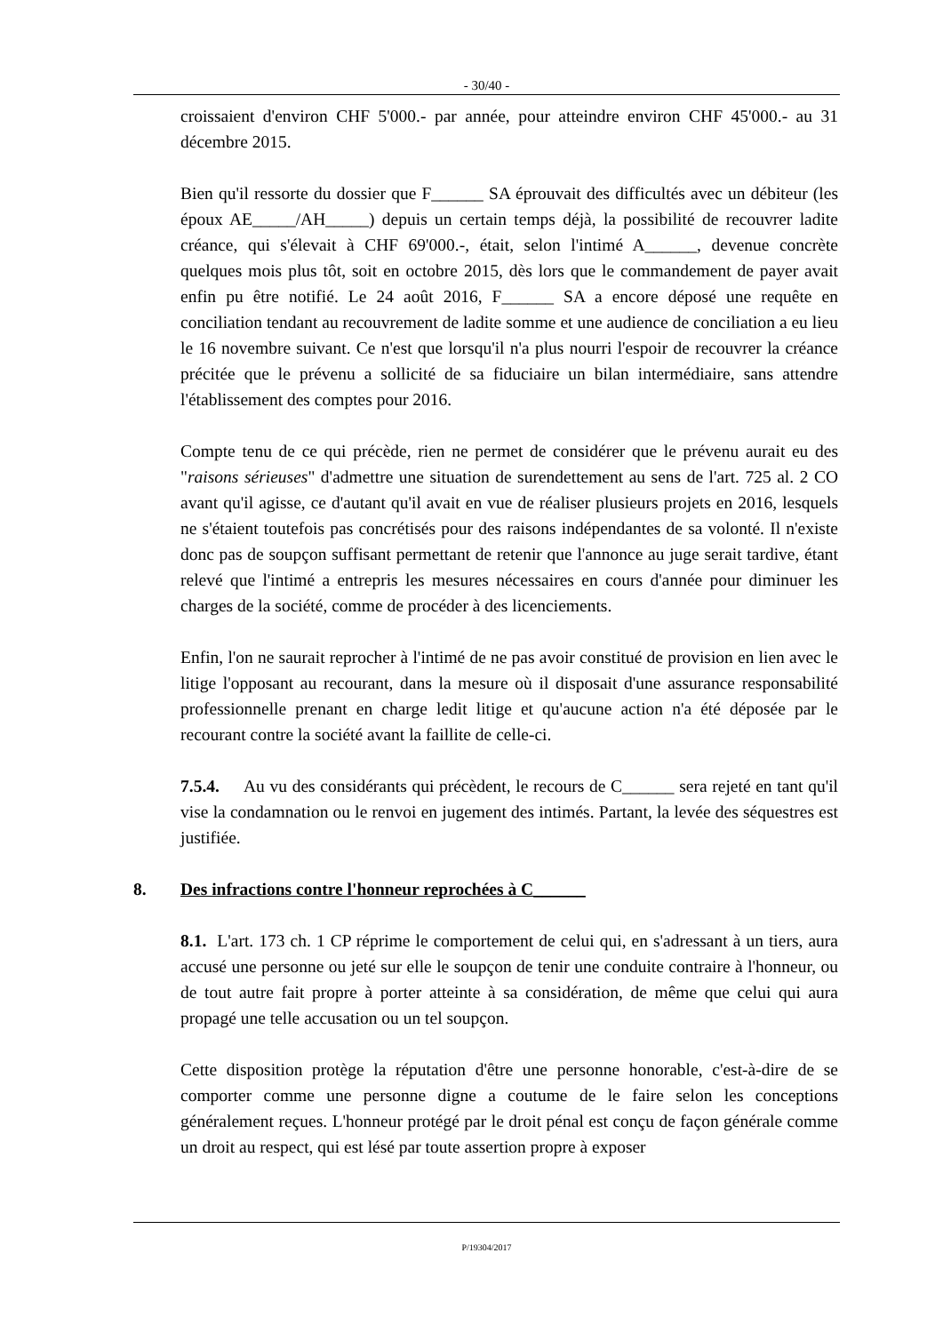- 30/40 -
croissaient d'environ CHF 5'000.- par année, pour atteindre environ CHF 45'000.- au 31 décembre 2015.
Bien qu'il ressorte du dossier que F______ SA éprouvait des difficultés avec un débiteur (les époux AE_____/AH_____) depuis un certain temps déjà, la possibilité de recouvrer ladite créance, qui s'élevait à CHF 69'000.-, était, selon l'intimé A______, devenue concrète quelques mois plus tôt, soit en octobre 2015, dès lors que le commandement de payer avait enfin pu être notifié. Le 24 août 2016, F______ SA a encore déposé une requête en conciliation tendant au recouvrement de ladite somme et une audience de conciliation a eu lieu le 16 novembre suivant. Ce n'est que lorsqu'il n'a plus nourri l'espoir de recouvrer la créance précitée que le prévenu a sollicité de sa fiduciaire un bilan intermédiaire, sans attendre l'établissement des comptes pour 2016.
Compte tenu de ce qui précède, rien ne permet de considérer que le prévenu aurait eu des "raisons sérieuses" d'admettre une situation de surendettement au sens de l'art. 725 al. 2 CO avant qu'il agisse, ce d'autant qu'il avait en vue de réaliser plusieurs projets en 2016, lesquels ne s'étaient toutefois pas concrétisés pour des raisons indépendantes de sa volonté. Il n'existe donc pas de soupçon suffisant permettant de retenir que l'annonce au juge serait tardive, étant relevé que l'intimé a entrepris les mesures nécessaires en cours d'année pour diminuer les charges de la société, comme de procéder à des licenciements.
Enfin, l'on ne saurait reprocher à l'intimé de ne pas avoir constitué de provision en lien avec le litige l'opposant au recourant, dans la mesure où il disposait d'une assurance responsabilité professionnelle prenant en charge ledit litige et qu'aucune action n'a été déposée par le recourant contre la société avant la faillite de celle-ci.
7.5.4. Au vu des considérants qui précèdent, le recours de C______ sera rejeté en tant qu'il vise la condamnation ou le renvoi en jugement des intimés. Partant, la levée des séquestres est justifiée.
8. Des infractions contre l'honneur reprochées à C______
8.1. L'art. 173 ch. 1 CP réprime le comportement de celui qui, en s'adressant à un tiers, aura accusé une personne ou jeté sur elle le soupçon de tenir une conduite contraire à l'honneur, ou de tout autre fait propre à porter atteinte à sa considération, de même que celui qui aura propagé une telle accusation ou un tel soupçon.
Cette disposition protège la réputation d'être une personne honorable, c'est-à-dire de se comporter comme une personne digne a coutume de le faire selon les conceptions généralement reçues. L'honneur protégé par le droit pénal est conçu de façon générale comme un droit au respect, qui est lésé par toute assertion propre à exposer
P/19304/2017